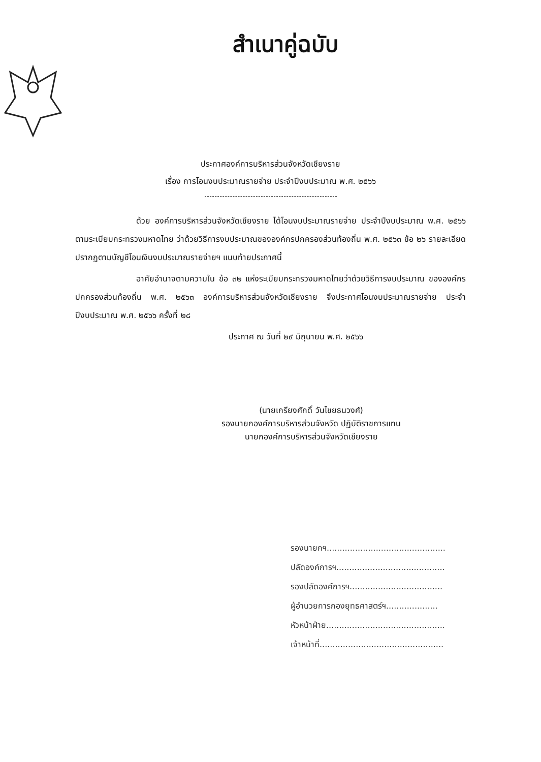สำเนาคู่ฉบับ
ประกาศองค์การบริหารส่วนจังหวัดเชียงราย
เรื่อง การโอนงบประมาณรายจ่าย ประจำปีงบประมาณ พ.ศ. ๒๕๖๖
ด้วย องค์การบริหารส่วนจังหวัดเชียงราย ได้โอนงบประมาณรายจ่าย ประจำปีงบประมาณ พ.ศ. ๒๕๖๖ ตามระเบียบกระทรวงมหาดไทย ว่าด้วยวิธีการงบประมาณขององค์กรปกครองส่วนท้องถิ่น พ.ศ. ๒๕๖๓ ข้อ ๒๖ รายละเอียดปรากฏตามบัญชีโอนเงินงบประมาณรายจ่ายฯ แนบท้ายประกาศนี้
อาศัยอำนาจตามความใน ข้อ ๓๒ แห่งระเบียบกระทรวงมหาดไทยว่าด้วยวิธีการงบประมาณ ขององค์กรปกครองส่วนท้องถิ่น พ.ศ. ๒๕๖๓ องค์การบริหารส่วนจังหวัดเชียงราย จึงประกาศโอนงบประมาณรายจ่าย ประจำปีงบประมาณ พ.ศ. ๒๕๖๖ ครั้งที่ ๒๘
ประกาศ ณ วันที่ ๒๙ มิถุนายน พ.ศ. ๒๕๖๖
(นายเกรียงศักดิ์ วันไชยธนวงศ์)
รองนายกองค์การบริหารส่วนจังหวัด ปฏิบัติราชการแทน
นายกองค์การบริหารส่วนจังหวัดเชียงราย
รองนายกฯ..............................................
ปลัดองค์การฯ..........................................
รองปลัดองค์การฯ....................................
ผู้อำนวยการกองยุทธศาสตร์ฯ....................
หัวหน้าฝ่าย..............................................
เจ้าหน้าที่................................................